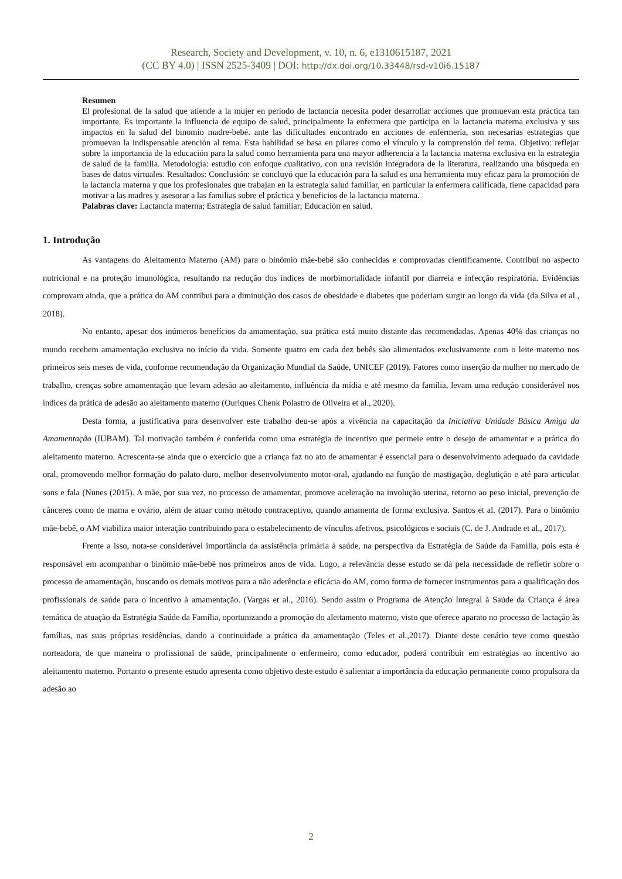Research, Society and Development, v. 10, n. 6, e1310615187, 2021
(CC BY 4.0) | ISSN 2525-3409 | DOI: http://dx.doi.org/10.33448/rsd-v10i6.15187
Resumen
El profesional de la salud que atiende a la mujer en período de lactancia necesita poder desarrollar acciones que promuevan esta práctica tan importante. Es importante la influencia de equipo de salud, principalmente la enfermera que participa en la lactancia materna exclusiva y sus impactos en la salud del binomio madre-bebé. ante las dificultades encontrado en acciones de enfermería, son necesarias estrategias que promuevan la indispensable atención al tema. Esta habilidad se basa en pilares como el vínculo y la comprensión del tema. Objetivo: reflejar sobre la importancia de la educación para la salud como herramienta para una mayor adherencia a la lactancia materna exclusiva en la estrategia de salud de la familia. Metodología: estudio con enfoque cualitativo, con una revisión integradora de la literatura, realizando una búsqueda en bases de datos virtuales. Resultados: Conclusión: se concluyó que la educación para la salud es una herramienta muy eficaz para la promoción de la lactancia materna y que los profesionales que trabajan en la estrategia salud familiar, en particular la enfermera calificada, tiene capacidad para motivar a las madres y asesorar a las familias sobre el práctica y beneficios de la lactancia materna.
Palabras clave: Lactancia materna; Estrategia de salud familiar; Educación en salud.
1. Introdução
As vantagens do Aleitamento Materno (AM) para o binômio mãe-bebê são conhecidas e comprovadas cientificamente. Contribui no aspecto nutricional e na proteção imunológica, resultando na redução dos índices de morbimortalidade infantil por diarreia e infecção respiratória. Evidências comprovam ainda, que a prática do AM contribui para a diminuição dos casos de obesidade e diabetes que poderiam surgir ao longo da vida (da Silva et al., 2018).
No entanto, apesar dos inúmeros benefícios da amamentação, sua prática está muito distante das recomendadas. Apenas 40% das crianças no mundo recebem amamentação exclusiva no início da vida. Somente quatro em cada dez bebês são alimentados exclusivamente com o leite materno nos primeiros seis meses de vida, conforme recomendação da Organização Mundial da Saúde, UNICEF (2019). Fatores como inserção da mulher no mercado de trabalho, crenças sobre amamentação que levam adesão ao aleitamento, influência da mídia e até mesmo da família, levam uma redução considerável nos índices da prática de adesão ao aleitamento materno (Ouriques Chenk Polastro de Oliveira et al., 2020).
Desta forma, a justificativa para desenvolver este trabalho deu-se após a vivência na capacitação da Iniciativa Unidade Básica Amiga da Amamentação (IUBAM). Tal motivação também é conferida como uma estratégia de incentivo que permeie entre o desejo de amamentar e a prática do aleitamento materno. Acrescenta-se ainda que o exercício que a criança faz no ato de amamentar é essencial para o desenvolvimento adequado da cavidade oral, promovendo melhor formação do palato-duro, melhor desenvolvimento motor-oral, ajudando na função de mastigação, deglutição e até para articular sons e fala (Nunes (2015). A mãe, por sua vez, no processo de amamentar, promove aceleração na involução uterina, retorno ao peso inicial, prevenção de cânceres como de mama e ovário, além de atuar como método contraceptivo, quando amamenta de forma exclusiva. Santos et al. (2017). Para o binômio mãe-bebê, o AM viabiliza maior interação contribuindo para o estabelecimento de vínculos afetivos, psicológicos e sociais (C. de J. Andrade et al., 2017).
Frente a isso, nota-se considerável importância da assistência primária à saúde, na perspectiva da Estratégia de Saúde da Família, pois esta é responsável em acompanhar o binômio mãe-bebê nos primeiros anos de vida. Logo, a relevância desse estudo se dá pela necessidade de refletir sobre o processo de amamentação, buscando os demais motivos para a não aderência e eficácia do AM, como forma de fornecer instrumentos para a qualificação dos profissionais de saúde para o incentivo à amamentação. (Vargas et al., 2016). Sendo assim o Programa de Atenção Integral à Saúde da Criança é área temática de atuação da Estratégia Saúde da Família, oportunizando a promoção do aleitamento materno, visto que oferece aparato no processo de lactação às famílias, nas suas próprias residências, dando a continuidade a prática da amamentação (Teles et al.,2017). Diante deste cenário teve como questão norteadora, de que maneira o profissional de saúde, principalmente o enfermeiro, como educador, poderá contribuir em estratégias ao incentivo ao aleitamento materno. Portanto o presente estudo apresenta como objetivo deste estudo é salientar a importância da educação permanente como propulsora da adesão ao
2